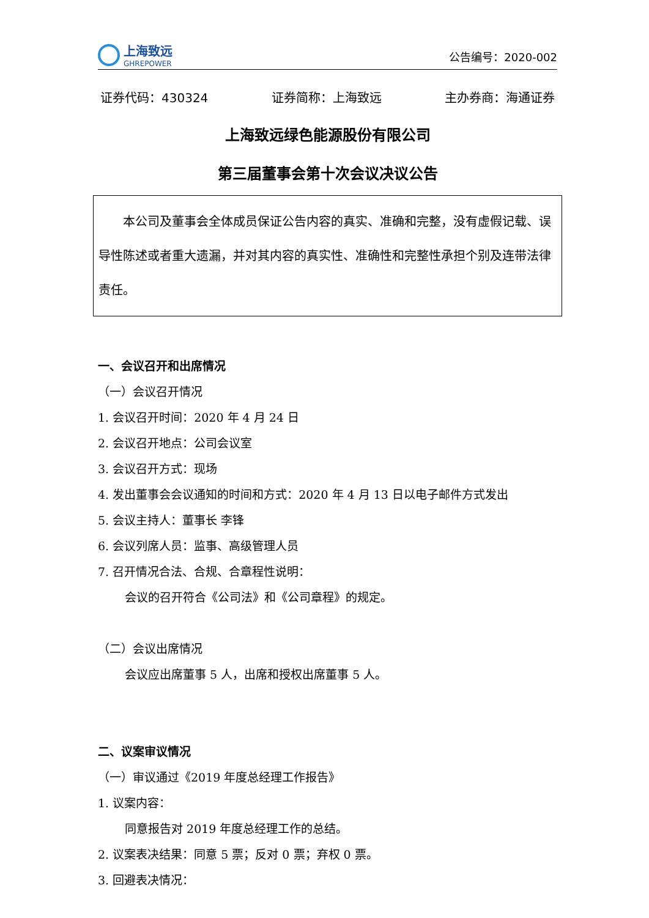上海致远
GHREPOWER
公告编号：2020-002
证券代码：430324 证券简称：上海致远 主办券商：海通证券
上海致远绿色能源股份有限公司
第三届董事会第十次会议决议公告
　　本公司及董事会全体成员保证公告内容的真实、准确和完整，没有虚假记载、误导性陈述或者重大遗漏，并对其内容的真实性、准确性和完整性承担个别及连带法律责任。
一、会议召开和出席情况
（一）会议召开情况
1. 会议召开时间：2020 年 4 月 24 日
2. 会议召开地点：公司会议室
3. 会议召开方式：现场
4. 发出董事会会议通知的时间和方式：2020 年 4 月 13 日以电子邮件方式发出
5. 会议主持人：董事长 李锋
6. 会议列席人员：监事、高级管理人员
7. 召开情况合法、合规、合章程性说明：
会议的召开符合《公司法》和《公司章程》的规定。
（二）会议出席情况
会议应出席董事 5 人，出席和授权出席董事 5 人。
二、议案审议情况
（一）审议通过《2019 年度总经理工作报告》
1. 议案内容：
同意报告对 2019 年度总经理工作的总结。
2. 议案表决结果：同意 5 票；反对 0 票；弃权 0 票。
3. 回避表决情况：